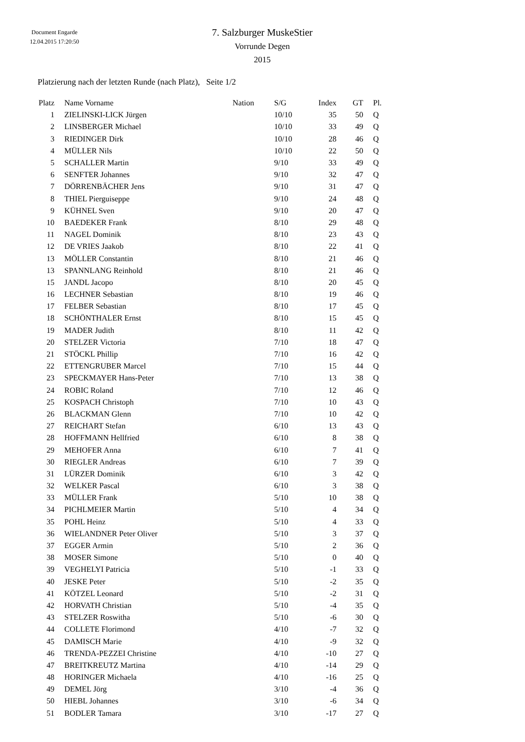Document Engarde
12.04.2015 17:20:50
7. Salzburger MuskeStier
Vorrunde Degen
2015
Platzierung nach der letzten Runde (nach Platz), Seite 1/2
| Platz | Name Vorname | Nation | S/G | Index | GT | Pl. |
| --- | --- | --- | --- | --- | --- | --- |
| 1 | ZIELINSKI-LICK Jürgen | | 10/10 | 35 | 50 | Q |
| 2 | LINSBERGER Michael | | 10/10 | 33 | 49 | Q |
| 3 | RIEDINGER Dirk | | 10/10 | 28 | 46 | Q |
| 4 | MÜLLER Nils | | 10/10 | 22 | 50 | Q |
| 5 | SCHALLER Martin | | 9/10 | 33 | 49 | Q |
| 6 | SENFTER Johannes | | 9/10 | 32 | 47 | Q |
| 7 | DÖRRENBÄCHER Jens | | 9/10 | 31 | 47 | Q |
| 8 | THIEL Pierguiseppe | | 9/10 | 24 | 48 | Q |
| 9 | KÜHNEL Sven | | 9/10 | 20 | 47 | Q |
| 10 | BAEDEKER Frank | | 8/10 | 29 | 48 | Q |
| 11 | NAGEL Dominik | | 8/10 | 23 | 43 | Q |
| 12 | DE VRIES Jaakob | | 8/10 | 22 | 41 | Q |
| 13 | MÖLLER Constantin | | 8/10 | 21 | 46 | Q |
| 13 | SPANNLANG Reinhold | | 8/10 | 21 | 46 | Q |
| 15 | JANDL Jacopo | | 8/10 | 20 | 45 | Q |
| 16 | LECHNER Sebastian | | 8/10 | 19 | 46 | Q |
| 17 | FELBER Sebastian | | 8/10 | 17 | 45 | Q |
| 18 | SCHÖNTHALER Ernst | | 8/10 | 15 | 45 | Q |
| 19 | MADER Judith | | 8/10 | 11 | 42 | Q |
| 20 | STELZER Victoria | | 7/10 | 18 | 47 | Q |
| 21 | STÖCKL Phillip | | 7/10 | 16 | 42 | Q |
| 22 | ETTENGRUBER Marcel | | 7/10 | 15 | 44 | Q |
| 23 | SPECKMAYER Hans-Peter | | 7/10 | 13 | 38 | Q |
| 24 | ROBIC Roland | | 7/10 | 12 | 46 | Q |
| 25 | KOSPACH Christoph | | 7/10 | 10 | 43 | Q |
| 26 | BLACKMAN Glenn | | 7/10 | 10 | 42 | Q |
| 27 | REICHART Stefan | | 6/10 | 13 | 43 | Q |
| 28 | HOFFMANN Hellfried | | 6/10 | 8 | 38 | Q |
| 29 | MEHOFER Anna | | 6/10 | 7 | 41 | Q |
| 30 | RIEGLER Andreas | | 6/10 | 7 | 39 | Q |
| 31 | LÜRZER Dominik | | 6/10 | 3 | 42 | Q |
| 32 | WELKER Pascal | | 6/10 | 3 | 38 | Q |
| 33 | MÜLLER Frank | | 5/10 | 10 | 38 | Q |
| 34 | PICHLMEIER Martin | | 5/10 | 4 | 34 | Q |
| 35 | POHL Heinz | | 5/10 | 4 | 33 | Q |
| 36 | WIELANDNER Peter Oliver | | 5/10 | 3 | 37 | Q |
| 37 | EGGER Armin | | 5/10 | 2 | 36 | Q |
| 38 | MOSER Simone | | 5/10 | 0 | 40 | Q |
| 39 | VEGHELYI Patricia | | 5/10 | -1 | 33 | Q |
| 40 | JESKE Peter | | 5/10 | -2 | 35 | Q |
| 41 | KÖTZEL Leonard | | 5/10 | -2 | 31 | Q |
| 42 | HORVATH Christian | | 5/10 | -4 | 35 | Q |
| 43 | STELZER Roswitha | | 5/10 | -6 | 30 | Q |
| 44 | COLLETE Florimond | | 4/10 | -7 | 32 | Q |
| 45 | DAMISCH Marie | | 4/10 | -9 | 32 | Q |
| 46 | TRENDA-PEZZEI Christine | | 4/10 | -10 | 27 | Q |
| 47 | BREITKREUTZ Martina | | 4/10 | -14 | 29 | Q |
| 48 | HORINGER Michaela | | 4/10 | -16 | 25 | Q |
| 49 | DEMEL Jörg | | 3/10 | -4 | 36 | Q |
| 50 | HIEBL Johannes | | 3/10 | -6 | 34 | Q |
| 51 | BODLER Tamara | | 3/10 | -17 | 27 | Q |